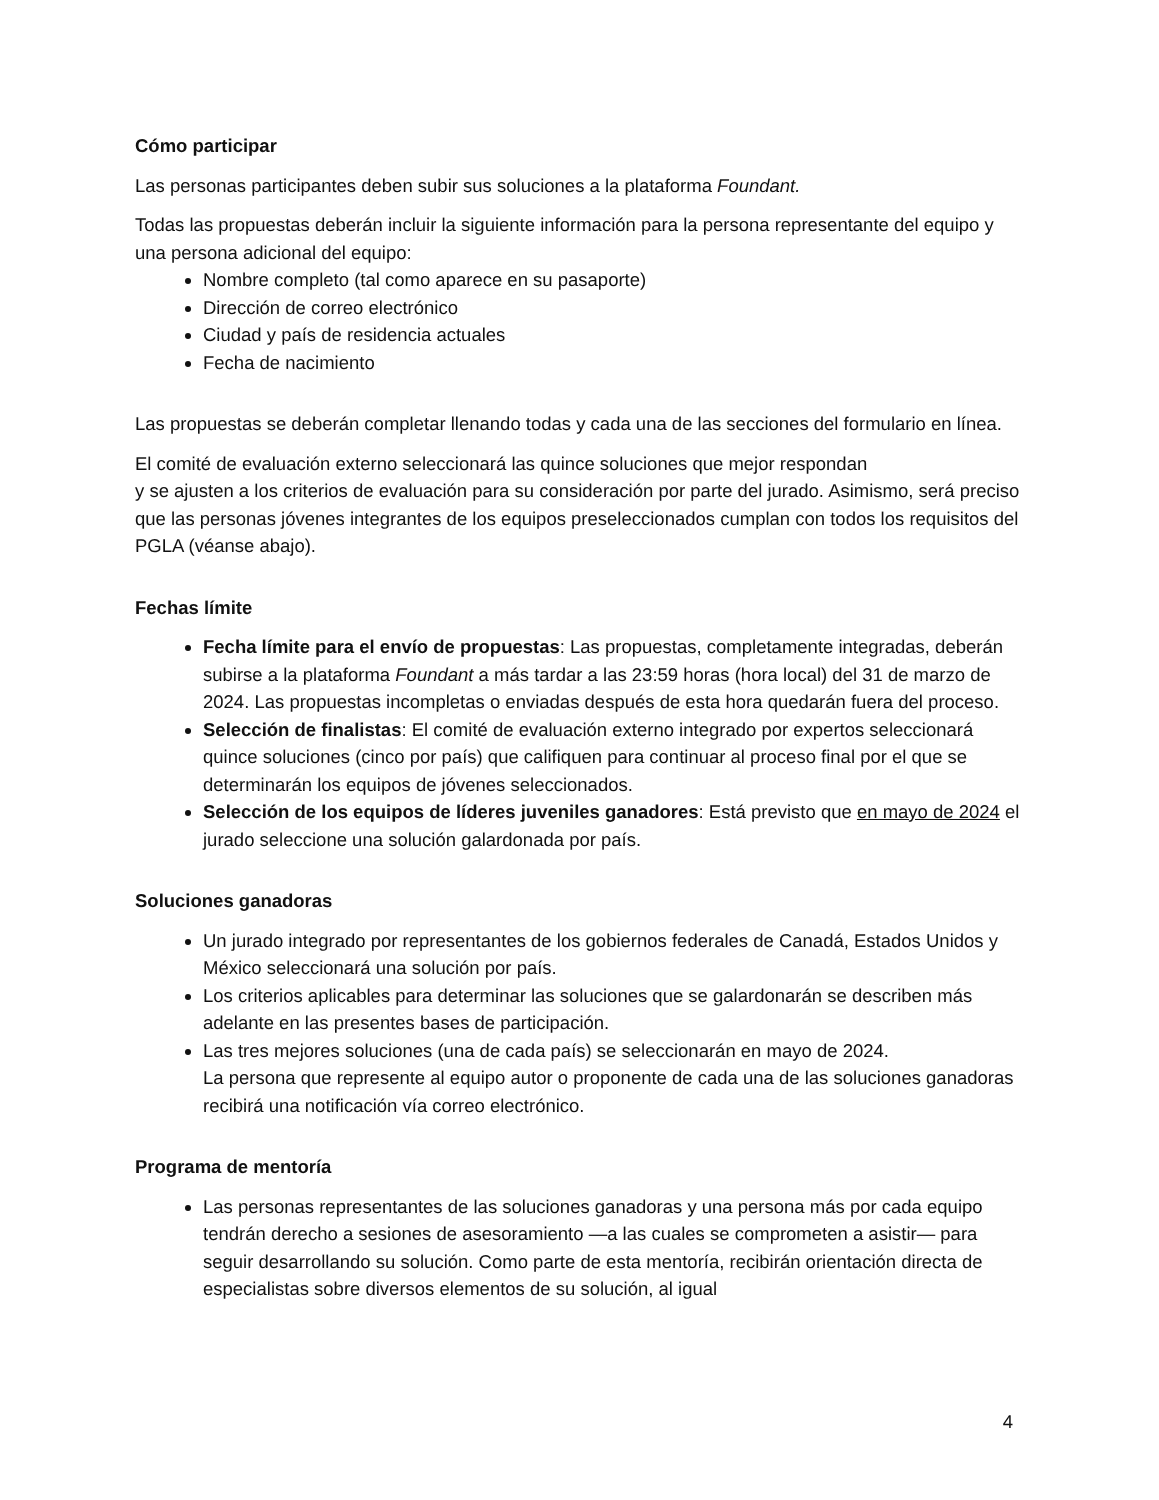Cómo participar
Las personas participantes deben subir sus soluciones a la plataforma Foundant.
Todas las propuestas deberán incluir la siguiente información para la persona representante del equipo y una persona adicional del equipo:
Nombre completo (tal como aparece en su pasaporte)
Dirección de correo electrónico
Ciudad y país de residencia actuales
Fecha de nacimiento
Las propuestas se deberán completar llenando todas y cada una de las secciones del formulario en línea.
El comité de evaluación externo seleccionará las quince soluciones que mejor respondan
y se ajusten a los criterios de evaluación para su consideración por parte del jurado. Asimismo, será preciso que las personas jóvenes integrantes de los equipos preseleccionados cumplan con todos los requisitos del PGLA (véanse abajo).
Fechas límite
Fecha límite para el envío de propuestas: Las propuestas, completamente integradas, deberán subirse a la plataforma Foundant a más tardar a las 23:59 horas (hora local) del 31 de marzo de 2024. Las propuestas incompletas o enviadas después de esta hora quedarán fuera del proceso.
Selección de finalistas: El comité de evaluación externo integrado por expertos seleccionará quince soluciones (cinco por país) que califiquen para continuar al proceso final por el que se determinarán los equipos de jóvenes seleccionados.
Selección de los equipos de líderes juveniles ganadores: Está previsto que en mayo de 2024 el jurado seleccione una solución galardonada por país.
Soluciones ganadoras
Un jurado integrado por representantes de los gobiernos federales de Canadá, Estados Unidos y México seleccionará una solución por país.
Los criterios aplicables para determinar las soluciones que se galardonarán se describen más adelante en las presentes bases de participación.
Las tres mejores soluciones (una de cada país) se seleccionarán en mayo de 2024.
La persona que represente al equipo autor o proponente de cada una de las soluciones ganadoras recibirá una notificación vía correo electrónico.
Programa de mentoría
Las personas representantes de las soluciones ganadoras y una persona más por cada equipo tendrán derecho a sesiones de asesoramiento —a las cuales se comprometen a asistir— para seguir desarrollando su solución. Como parte de esta mentoría, recibirán orientación directa de especialistas sobre diversos elementos de su solución, al igual
4